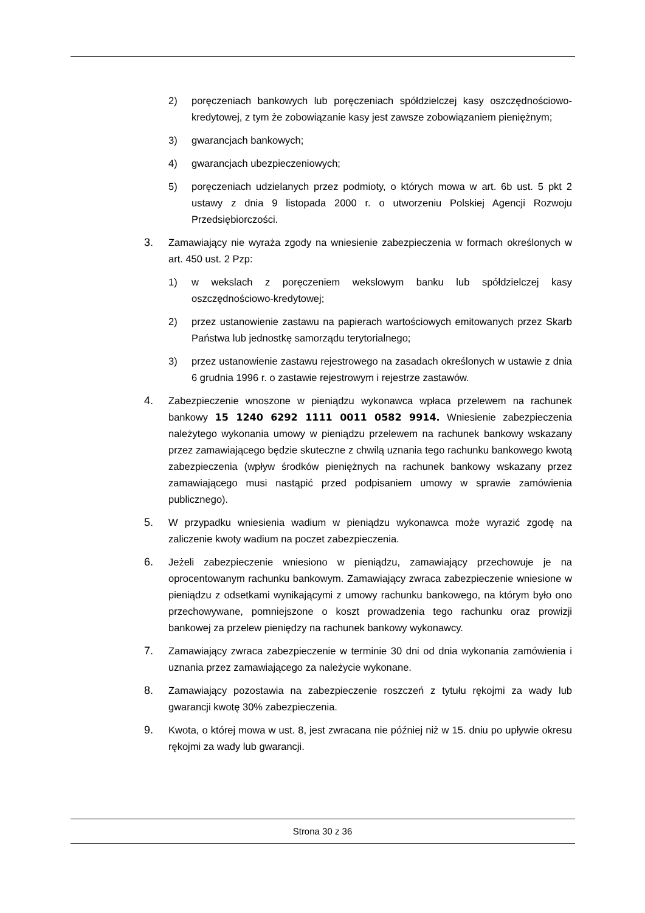2) poręczeniach bankowych lub poręczeniach spółdzielczej kasy oszczędnościowo-kredytowej, z tym że zobowiązanie kasy jest zawsze zobowiązaniem pieniężnym;
3) gwarancjach bankowych;
4) gwarancjach ubezpieczeniowych;
5) poręczeniach udzielanych przez podmioty, o których mowa w art. 6b ust. 5 pkt 2 ustawy z dnia 9 listopada 2000 r. o utworzeniu Polskiej Agencji Rozwoju Przedsiębiorczości.
3. Zamawiający nie wyraża zgody na wniesienie zabezpieczenia w formach określonych w art. 450 ust. 2 Pzp:
1) w wekslach z poręczeniem wekslowym banku lub spółdzielczej kasy oszczędnościowo-kredytowej;
2) przez ustanowienie zastawu na papierach wartościowych emitowanych przez Skarb Państwa lub jednostkę samorządu terytorialnego;
3) przez ustanowienie zastawu rejestrowego na zasadach określonych w ustawie z dnia 6 grudnia 1996 r. o zastawie rejestrowym i rejestrze zastawów.
4. Zabezpieczenie wnoszone w pieniądzu wykonawca wpłaca przelewem na rachunek bankowy 15 1240 6292 1111 0011 0582 9914. Wniesienie zabezpieczenia należytego wykonania umowy w pieniądzu przelewem na rachunek bankowy wskazany przez zamawiającego będzie skuteczne z chwilą uznania tego rachunku bankowego kwotą zabezpieczenia (wpływ środków pieniężnych na rachunek bankowy wskazany przez zamawiającego musi nastąpić przed podpisaniem umowy w sprawie zamówienia publicznego).
5. W przypadku wniesienia wadium w pieniądzu wykonawca może wyrazić zgodę na zaliczenie kwoty wadium na poczet zabezpieczenia.
6. Jeżeli zabezpieczenie wniesiono w pieniądzu, zamawiający przechowuje je na oprocentowanym rachunku bankowym. Zamawiający zwraca zabezpieczenie wniesione w pieniądzu z odsetkami wynikającymi z umowy rachunku bankowego, na którym było ono przechowywane, pomniejszone o koszt prowadzenia tego rachunku oraz prowizji bankowej za przelew pieniędzy na rachunek bankowy wykonawcy.
7. Zamawiający zwraca zabezpieczenie w terminie 30 dni od dnia wykonania zamówienia i uznania przez zamawiającego za należycie wykonane.
8. Zamawiający pozostawia na zabezpieczenie roszczeń z tytułu rękojmi za wady lub gwarancji kwotę 30% zabezpieczenia.
9. Kwota, o której mowa w ust. 8, jest zwracana nie później niż w 15. dniu po upływie okresu rękojmi za wady lub gwarancji.
Strona 30 z 36